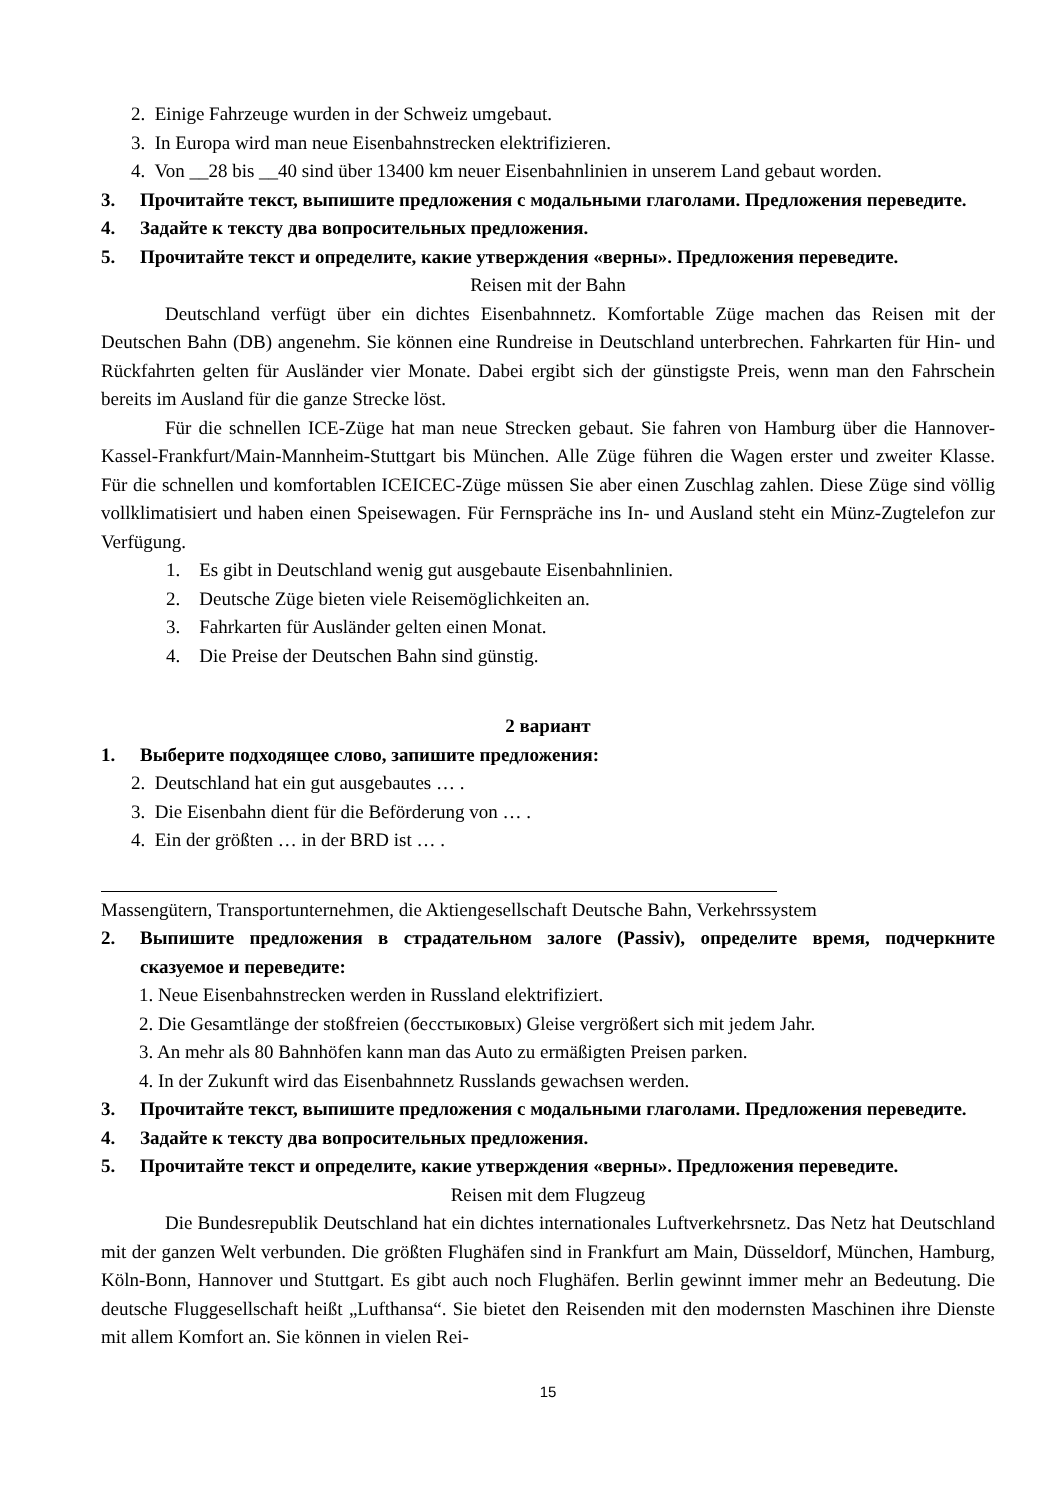2. Einige Fahrzeuge wurden in der Schweiz umgebaut.
3. In Europa wird man neue Eisenbahnstrecken elektrifizieren.
4. Von __28 bis __40 sind über 13400 km neuer Eisenbahnlinien in unserem Land gebaut worden.
3. Прочитайте текст, выпишите предложения с модальными глаголами. Предложения переведите.
4. Задайте к тексту два вопросительных предложения.
5. Прочитайте текст и определите, какие утверждения «верны». Предложения переведите.
Reisen mit der Bahn
Deutschland verfügt über ein dichtes Eisenbahnnetz. Komfortable Züge machen das Reisen mit der Deutschen Bahn (DB) angenehm. Sie können eine Rundreise in Deutschland unterbrechen. Fahrkarten für Hin- und Rückfahrten gelten für Ausländer vier Monate. Dabei ergibt sich der günstigste Preis, wenn man den Fahrschein bereits im Ausland für die ganze Strecke löst.
Für die schnellen ICE-Züge hat man neue Strecken gebaut. Sie fahren von Hamburg über die Hannover-Kassel-Frankfurt/Main-Mannheim-Stuttgart bis München. Alle Züge führen die Wagen erster und zweiter Klasse. Für die schnellen und komfortablen ICEICEC-Züge müssen Sie aber einen Zuschlag zahlen. Diese Züge sind völlig vollklimatisiert und haben einen Speisewagen. Für Fernspräche ins In- und Ausland steht ein Münz-Zugtelefon zur Verfügung.
1. Es gibt in Deutschland wenig gut ausgebaute Eisenbahnlinien.
2. Deutsche Züge bieten viele Reisemöglichkeiten an.
3. Fahrkarten für Ausländer gelten einen Monat.
4. Die Preise der Deutschen Bahn sind günstig.
2 вариант
1. Выберите подходящее слово, запишите предложения:
2. Deutschland hat ein gut ausgebautes … .
3. Die Eisenbahn dient für die Beförderung von … .
4. Ein der größten … in der BRD ist … .
Massengütern, Transportunternehmen, die Aktiengesellschaft Deutsche Bahn, Verkehrssystem
2. Выпишите предложения в страдательном залоге (Passiv), определите время, подчеркните сказуемое и переведите:
1. Neue Eisenbahnstrecken werden in Russland elektrifiziert.
2. Die Gesamtlänge der stoßfreien (бесстыковых) Gleise vergrößert sich mit jedem Jahr.
3. An mehr als 80 Bahnhöfen kann man das Auto zu ermäßigten Preisen parken.
4. In der Zukunft wird das Eisenbahnnetz Russlands gewachsen werden.
3. Прочитайте текст, выпишите предложения с модальными глаголами. Предложения переведите.
4. Задайте к тексту два вопросительных предложения.
5. Прочитайте текст и определите, какие утверждения «верны». Предложения переведите.
Reisen mit dem Flugzeug
Die Bundesrepublik Deutschland hat ein dichtes internationales Luftverkehrsnetz. Das Netz hat Deutschland mit der ganzen Welt verbunden. Die größten Flughäfen sind in Frankfurt am Main, Düsseldorf, München, Hamburg, Köln-Bonn, Hannover und Stuttgart. Es gibt auch noch Flughäfen. Berlin gewinnt immer mehr an Bedeutung. Die deutsche Fluggesellschaft heißt „Lufthansa“. Sie bietet den Reisenden mit den modernsten Maschinen ihre Dienste mit allem Komfort an. Sie können in vielen Rei-
15